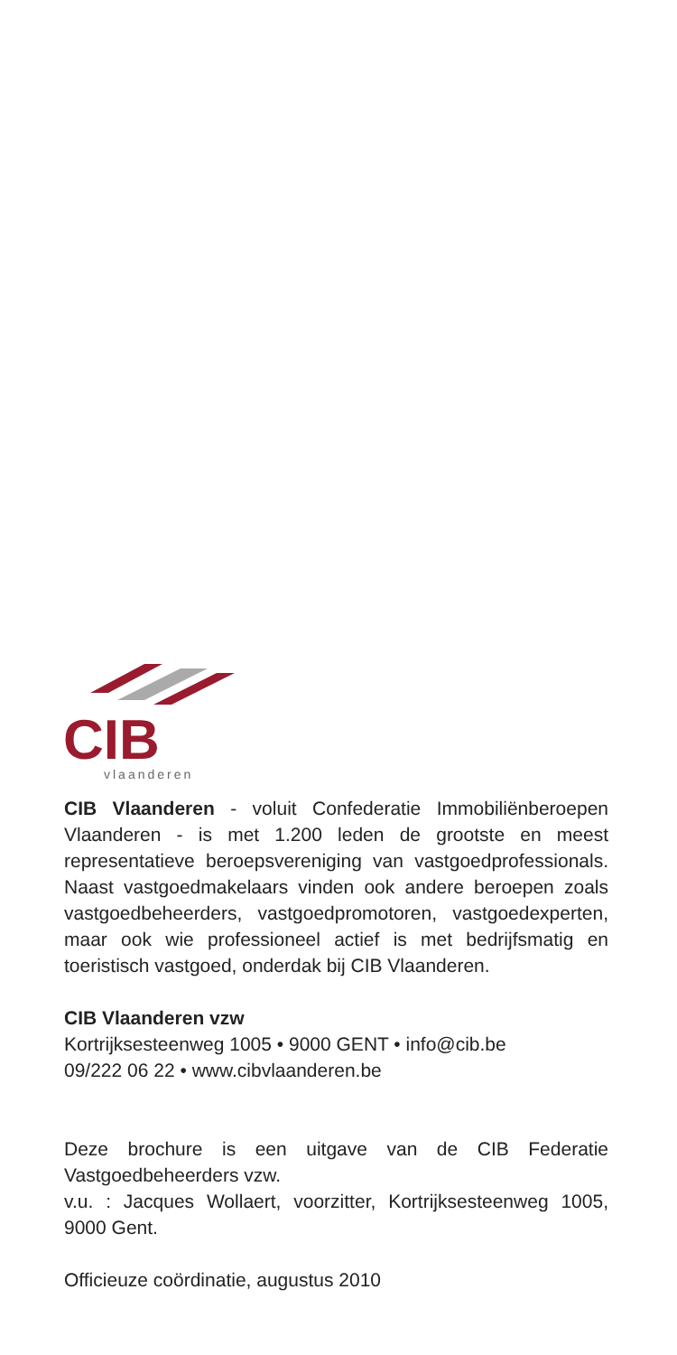CIB
vlaanderen
CIB Vlaanderen - voluit Confederatie Immobiliënberoepen Vlaanderen - is met 1.200 leden de grootste en meest representatieve beroepsvereniging van vastgoedprofessionals. Naast vastgoedmakelaars vinden ook andere beroepen zoals vastgoedbeheerders, vastgoedpromotoren, vastgoedexperten, maar ook wie professioneel actief is met bedrijfsmatig en toeristisch vastgoed, onderdak bij CIB Vlaanderen.
CIB Vlaanderen vzw
Kortrijksesteenweg 1005 • 9000 GENT • info@cib.be
09/222 06 22 • www.cibvlaanderen.be
Deze brochure is een uitgave van de CIB Federatie Vastgoedbeheerders vzw.
v.u. : Jacques Wollaert, voorzitter, Kortrijksesteenweg 1005, 9000 Gent.
Officieuze coördinatie, augustus 2010